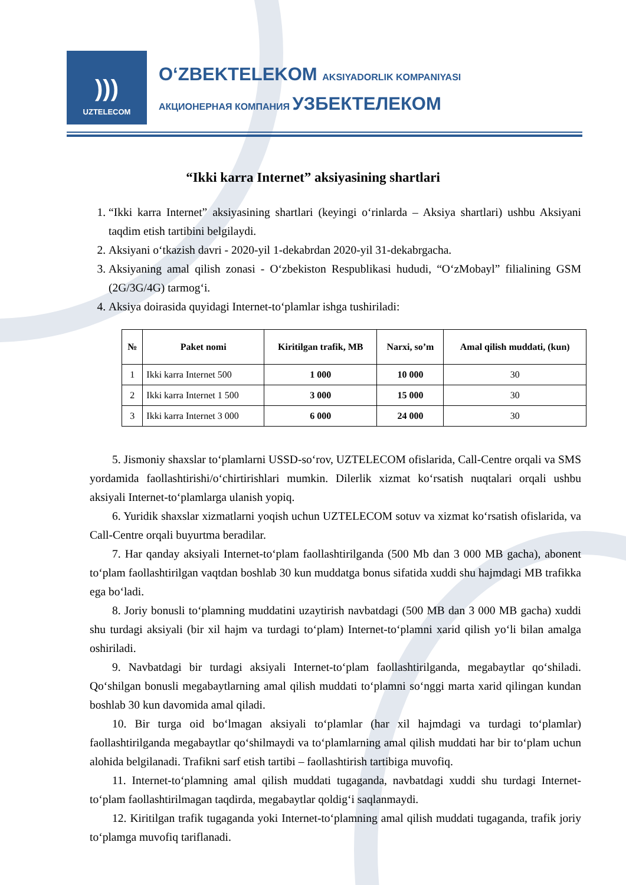)))
UZTELECOM
O‘ZBEKTELEKOM AKSIYADORLIK KOMPANIYASI
АКЦИОНЕРНАЯ КОМПАНИЯ УЗБЕКТЕЛЕКОМ
“Ikki karra Internet” aksiyasining shartlari
1. “Ikki karra Internet” aksiyasining shartlari (keyingi o‘rinlarda – Aksiya shartlari) ushbu Aksiyani taqdim etish tartibini belgilaydi.
2. Aksiyani o‘tkazish davri - 2020-yil 1-dekabrdan 2020-yil 31-dekabrgacha.
3. Aksiyaning amal qilish zonasi - O‘zbekiston Respublikasi hududi, “O‘zMobayl” filialining GSM (2G/3G/4G) tarmog‘i.
4. Aksiya doirasida quyidagi Internet-to‘plamlar ishga tushiriladi:
| № | Paket nomi | Kiritilgan trafik, MB | Narxi, so’m | Amal qilish muddati, (kun) |
| --- | --- | --- | --- | --- |
| 1 | Ikki karra Internet 500 | 1 000 | 10 000 | 30 |
| 2 | Ikki karra Internet 1 500 | 3 000 | 15 000 | 30 |
| 3 | Ikki karra Internet 3 000 | 6 000 | 24 000 | 30 |
5. Jismoniy shaxslar to‘plamlarni USSD-so‘rov, UZTELECOM ofislarida, Call-Centre orqali va SMS yordamida faollashtirishi/o‘chirtirishlari mumkin. Dilerlik xizmat ko‘rsatish nuqtalari orqali ushbu aksiyali Internet-to‘plamlarga ulanish yopiq.
6. Yuridik shaxslar xizmatlarni yoqish uchun UZTELECOM sotuv va xizmat ko‘rsatish ofislarida, va Call-Centre orqali buyurtma beradilar.
7. Har qanday aksiyali Internet-to‘plam faollashtirilganda (500 Mb dan 3 000 MB gacha), abonent to‘plam faollashtirilgan vaqtdan boshlab 30 kun muddatga bonus sifatida xuddi shu hajmdagi MB trafikka ega bo‘ladi.
8. Joriy bonusli to‘plamning muddatini uzaytirish navbatdagi (500 MB dan 3 000 MB gacha) xuddi shu turdagi aksiyali (bir xil hajm va turdagi to‘plam) Internet-to‘plamni xarid qilish yo‘li bilan amalga oshiriladi.
9. Navbatdagi bir turdagi aksiyali Internet-to‘plam faollashtirilganda, megabaytlar qo‘shiladi. Qo‘shilgan bonusli megabaytlarning amal qilish muddati to‘plamni so‘nggi marta xarid qilingan kundan boshlab 30 kun davomida amal qiladi.
10. Bir turga oid bo‘lmagan aksiyali to‘plamlar (har xil hajmdagi va turdagi to‘plamlar) faollashtirilganda megabaytlar qo‘shilmaydi va to‘plamlarning amal qilish muddati har bir to‘plam uchun alohida belgilanadi. Trafikni sarf etish tartibi – faollashtirish tartibiga muvofiq.
11. Internet-to‘plamning amal qilish muddati tugaganda, navbatdagi xuddi shu turdagi Internet-to‘plam faollashtirilmagan taqdirda, megabaytlar qoldig‘i saqlanmaydi.
12. Kiritilgan trafik tugaganda yoki Internet-to‘plamning amal qilish muddati tugaganda, trafik joriy to‘plamga muvofiq tariflanadi.